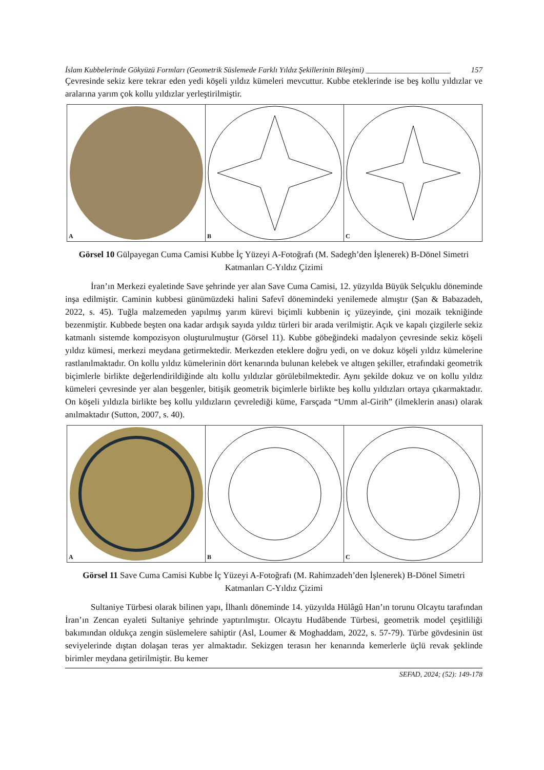İslam Kubbelerinde Gökyüzü Formları (Geometrik Süslemede Farklı Yıldız Şekillerinin Bileşimi) ______________________ 157
Çevresinde sekiz kere tekrar eden yedi köşeli yıldız kümeleri mevcuttur. Kubbe eteklerinde ise beş kollu yıldızlar ve aralarına yarım çok kollu yıldızlar yerleştirilmiştir.
A B C
Görsel 10 Gülpayegan Cuma Camisi Kubbe İç Yüzeyi A-Fotoğrafı (M. Sadegh’den İşlenerek) B-Dönel Simetri Katmanları C-Yıldız Çizimi
İran’ın Merkezi eyaletinde Save şehrinde yer alan Save Cuma Camisi, 12. yüzyılda Büyük Selçuklu döneminde inşa edilmiştir. Caminin kubbesi günümüzdeki halini Safevî dönemindeki yenilemede almıştır (Şan & Babazadeh, 2022, s. 45). Tuğla malzemeden yapılmış yarım kürevi biçimli kubbenin iç yüzeyinde, çini mozaik tekniğinde bezenmiştir. Kubbede beşten ona kadar ardışık sayıda yıldız türleri bir arada verilmiştir. Açık ve kapalı çizgilerle sekiz katmanlı sistemde kompozisyon oluşturulmuştur (Görsel 11). Kubbe göbeğindeki madalyon çevresinde sekiz köşeli yıldız kümesi, merkezi meydana getirmektedir. Merkezden eteklere doğru yedi, on ve dokuz köşeli yıldız kümelerine rastlanılmaktadır. On kollu yıldız kümelerinin dört kenarında bulunan kelebek ve altıgen şekiller, etrafındaki geometrik biçimlerle birlikte değerlendirildiğinde altı kollu yıldızlar görülebilmektedir. Aynı şekilde dokuz ve on kollu yıldız kümeleri çevresinde yer alan beşgenler, bitişik geometrik biçimlerle birlikte beş kollu yıldızları ortaya çıkarmaktadır. On köşeli yıldızla birlikte beş kollu yıldızların çevrelediği küme, Farsçada “Umm al-Girih” (ilmeklerin anası) olarak anılmaktadır (Sutton, 2007, s. 40).
A B C
Görsel 11 Save Cuma Camisi Kubbe İç Yüzeyi A-Fotoğrafı (M. Rahimzadeh’den İşlenerek) B-Dönel Simetri Katmanları C-Yıldız Çizimi
Sultaniye Türbesi olarak bilinen yapı, İlhanlı döneminde 14. yüzyılda Hülâgû Han’ın torunu Olcaytu tarafından İran’ın Zencan eyaleti Sultaniye şehrinde yaptırılmıştır. Olcaytu Hudâbende Türbesi, geometrik model çeşitliliği bakımından oldukça zengin süslemelere sahiptir (Asl, Loumer & Moghaddam, 2022, s. 57-79). Türbe gövdesinin üst seviyelerinde dıştan dolaşan teras yer almaktadır. Sekizgen terasın her kenarında kemerlerle üçlü revak şeklinde birimler meydana getirilmiştir. Bu kemer
SEFAD, 2024; (52): 149-178